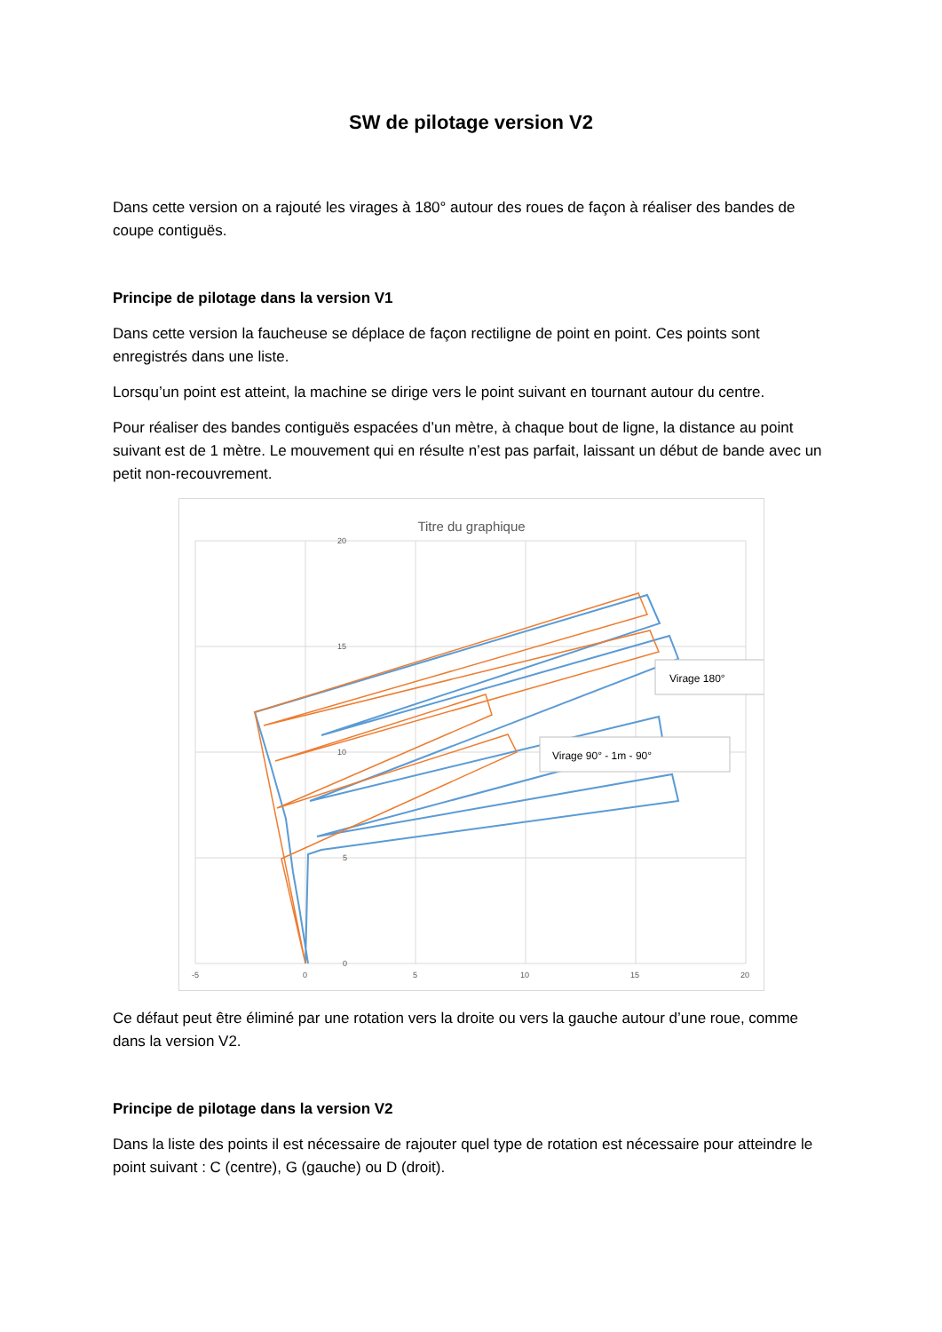SW de pilotage version V2
Dans cette version on a rajouté les virages à 180° autour des roues de façon à réaliser des bandes de coupe contiguës.
Principe de pilotage dans la version V1
Dans cette version la faucheuse se déplace de façon rectiligne de point en point. Ces points sont enregistrés dans une liste.
Lorsqu’un point est atteint, la machine se dirige vers le point suivant en tournant autour du centre.
Pour réaliser des bandes contiguës espacées d’un mètre, à chaque bout de ligne, la distance au point suivant est de 1 mètre. Le mouvement qui en résulte n’est pas parfait, laissant un début de bande avec un petit non-recouvrement.
Titre du graphique
20
15
10
5
0
-5
0
5
10
15
20
Virage 180°
Virage 90° - 1m - 90°
Ce défaut peut être éliminé par une rotation vers la droite ou vers la gauche autour d’une roue, comme dans la version V2.
Principe de pilotage dans la version V2
Dans la liste des points il est nécessaire de rajouter quel type de rotation est nécessaire pour atteindre le point suivant : C (centre), G (gauche) ou D (droit).